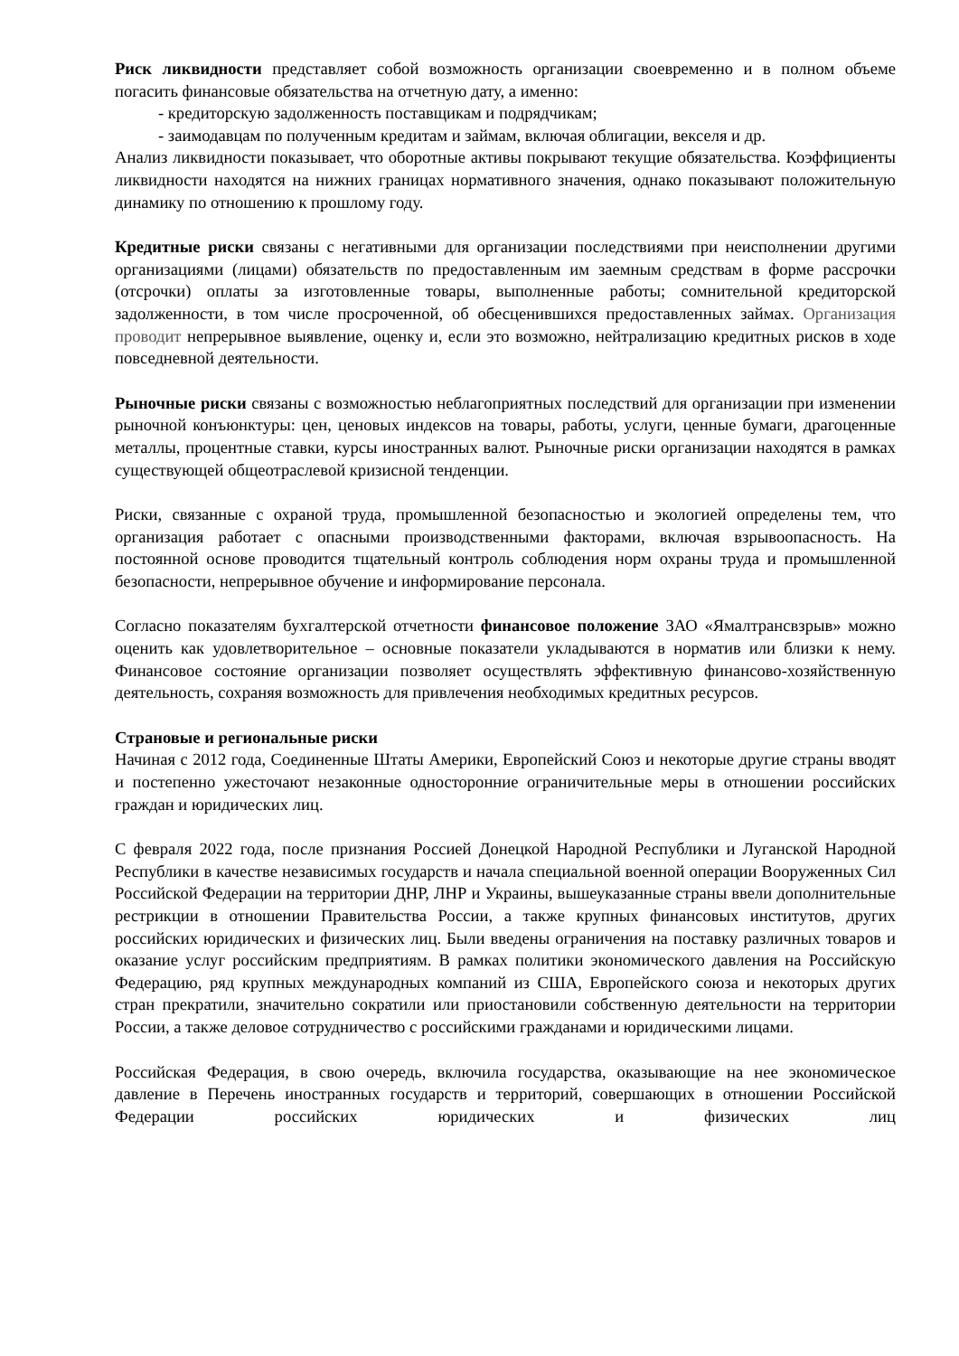Риск ликвидности представляет собой возможность организации своевременно и в полном объеме погасить финансовые обязательства на отчетную дату, а именно:
- кредиторскую задолженность поставщикам и подрядчикам;
- заимодавцам по полученным кредитам и займам, включая облигации, векселя и др.
Анализ ликвидности показывает, что оборотные активы покрывают текущие обязательства. Коэффициенты ликвидности находятся на нижних границах нормативного значения, однако показывают положительную динамику по отношению к прошлому году.
Кредитные риски связаны с негативными для организации последствиями при неисполнении другими организациями (лицами) обязательств по предоставленным им заемным средствам в форме рассрочки (отсрочки) оплаты за изготовленные товары, выполненные работы; сомнительной кредиторской задолженности, в том числе просроченной, об обесценившихся предоставленных займах. Организация проводит непрерывное выявление, оценку и, если это возможно, нейтрализацию кредитных рисков в ходе повседневной деятельности.
Рыночные риски связаны с возможностью неблагоприятных последствий для организации при изменении рыночной конъюнктуры: цен, ценовых индексов на товары, работы, услуги, ценные бумаги, драгоценные металлы, процентные ставки, курсы иностранных валют. Рыночные риски организации находятся в рамках существующей общеотраслевой кризисной тенденции.
Риски, связанные с охраной труда, промышленной безопасностью и экологией определены тем, что организация работает с опасными производственными факторами, включая взрывоопасность. На постоянной основе проводится тщательный контроль соблюдения норм охраны труда и промышленной безопасности, непрерывное обучение и информирование персонала.
Согласно показателям бухгалтерской отчетности финансовое положение ЗАО «Ямалтрансвзрыв» можно оценить как удовлетворительное – основные показатели укладываются в норматив или близки к нему. Финансовое состояние организации позволяет осуществлять эффективную финансово-хозяйственную деятельность, сохраняя возможность для привлечения необходимых кредитных ресурсов.
Страновые и региональные риски
Начиная с 2012 года, Соединенные Штаты Америки, Европейский Союз и некоторые другие страны вводят и постепенно ужесточают незаконные односторонние ограничительные меры в отношении российских граждан и юридических лиц.
С февраля 2022 года, после признания Россией Донецкой Народной Республики и Луганской Народной Республики в качестве независимых государств и начала специальной военной операции Вооруженных Сил Российской Федерации на территории ДНР, ЛНР и Украины, вышеуказанные страны ввели дополнительные рестрикции в отношении Правительства России, а также крупных финансовых институтов, других российских юридических и физических лиц. Были введены ограничения на поставку различных товаров и оказание услуг российским предприятиям. В рамках политики экономического давления на Российскую Федерацию, ряд крупных международных компаний из США, Европейского союза и некоторых других стран прекратили, значительно сократили или приостановили собственную деятельности на территории России, а также деловое сотрудничество с российскими гражданами и юридическими лицами.
Российская Федерация, в свою очередь, включила государства, оказывающие на нее экономическое давление в Перечень иностранных государств и территорий, совершающих в отношении Российской Федерации российских юридических и физических лиц